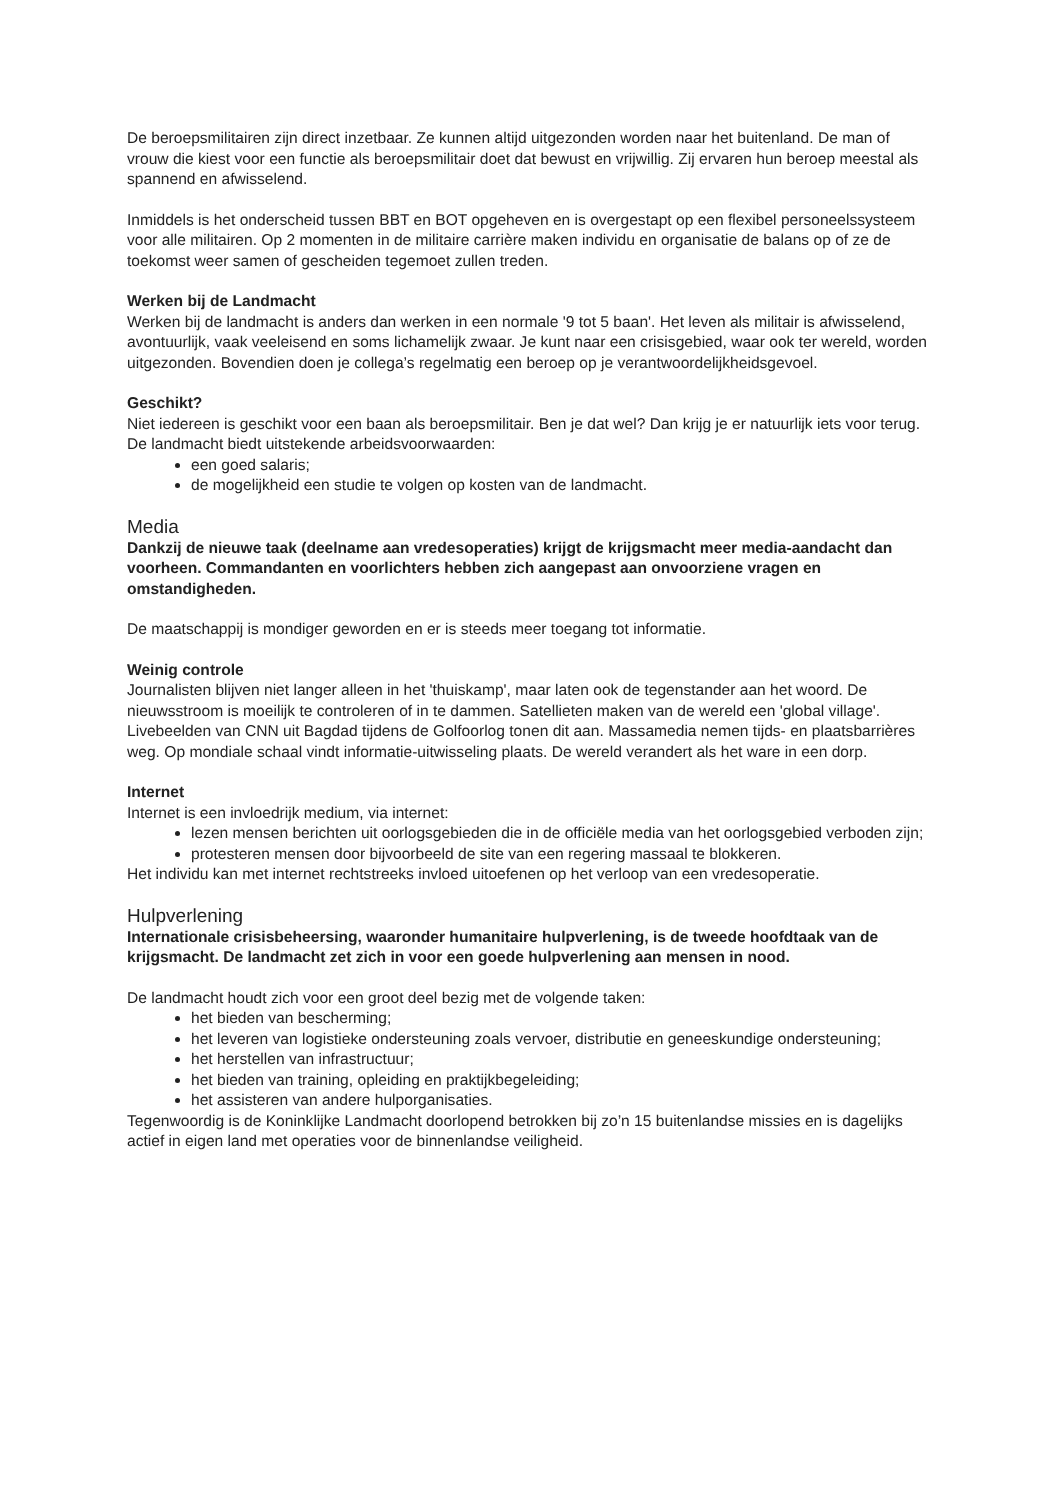De beroepsmilitairen zijn direct inzetbaar. Ze kunnen altijd uitgezonden worden naar het buitenland. De man of vrouw die kiest voor een functie als beroepsmilitair doet dat bewust en vrijwillig. Zij ervaren hun beroep meestal als spannend en afwisselend.
Inmiddels is het onderscheid tussen BBT en BOT opgeheven en is overgestapt op een flexibel personeelssysteem voor alle militairen. Op 2 momenten in de militaire carrière maken individu en organisatie de balans op of ze de toekomst weer samen of gescheiden tegemoet zullen treden.
Werken bij de Landmacht
Werken bij de landmacht is anders dan werken in een normale '9 tot 5 baan'. Het leven als militair is afwisselend, avontuurlijk, vaak veeleisend en soms lichamelijk zwaar. Je kunt naar een crisisgebied, waar ook ter wereld, worden uitgezonden. Bovendien doen je collega’s regelmatig een beroep op je verantwoordelijkheidsgevoel.
Geschikt?
Niet iedereen is geschikt voor een baan als beroepsmilitair. Ben je dat wel? Dan krijg je er natuurlijk iets voor terug. De landmacht biedt uitstekende arbeidsvoorwaarden:
een goed salaris;
de mogelijkheid een studie te volgen op kosten van de landmacht.
Media
Dankzij de nieuwe taak (deelname aan vredesoperaties) krijgt de krijgsmacht meer media-aandacht dan voorheen. Commandanten en voorlichters hebben zich aangepast aan onvoorziene vragen en omstandigheden.
De maatschappij is mondiger geworden en er is steeds meer toegang tot informatie.
Weinig controle
Journalisten blijven niet langer alleen in het 'thuiskamp', maar laten ook de tegenstander aan het woord. De nieuwsstroom is moeilijk te controleren of in te dammen. Satellieten maken van de wereld een 'global village'. Livebeelden van CNN uit Bagdad tijdens de Golfoorlog tonen dit aan. Massamedia nemen tijds- en plaatsbarrières weg. Op mondiale schaal vindt informatie-uitwisseling plaats. De wereld verandert als het ware in een dorp.
Internet
Internet is een invloedrijk medium, via internet:
lezen mensen berichten uit oorlogsgebieden die in de officiële media van het oorlogsgebied verboden zijn;
protesteren mensen door bijvoorbeeld de site van een regering massaal te blokkeren.
Het individu kan met internet rechtstreeks invloed uitoefenen op het verloop van een vredesoperatie.
Hulpverlening
Internationale crisisbeheersing, waaronder humanitaire hulpverlening, is de tweede hoofdtaak van de krijgsmacht. De landmacht zet zich in voor een goede hulpverlening aan mensen in nood.
De landmacht houdt zich voor een groot deel bezig met de volgende taken:
het bieden van bescherming;
het leveren van logistieke ondersteuning zoals vervoer, distributie en geneeskundige ondersteuning;
het herstellen van infrastructuur;
het bieden van training, opleiding en praktijkbegeleiding;
het assisteren van andere hulporganisaties.
Tegenwoordig is de Koninklijke Landmacht doorlopend betrokken bij zo’n 15 buitenlandse missies en is dagelijks actief in eigen land met operaties voor de binnenlandse veiligheid.